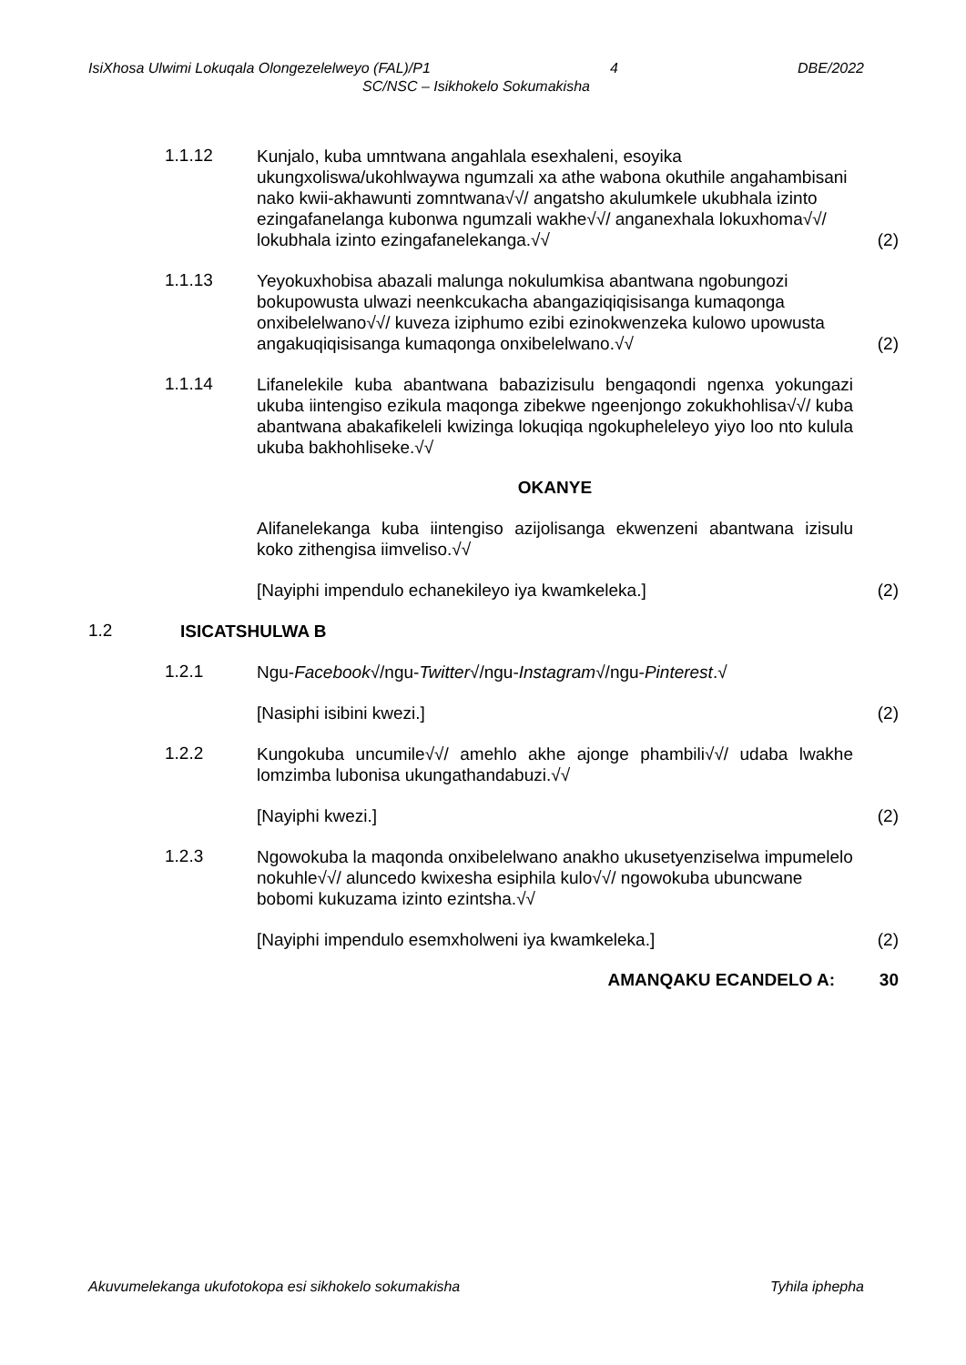IsiXhosa Ulwimi Lokuqala Olongezelelweyo (FAL)/P1 4 DBE/2022
SC/NSC – Isikhokelo Sokumakisha
1.1.12
Kunjalo, kuba umntwana angahlala esexhaleni, esoyika ukungxoliswa/ukohlwaywa ngumzali xa athe wabona okuthile angahambisani nako kwii-akhawunti zomntwana√√/ angatsho akulumkele ukubhala izinto ezingafanelanga kubonwa ngumzali wakhe√√/ anganexhala lokuxhoma√√/ lokubhala izinto ezingafanelekanga.√√
(2)
1.1.13
Yeyokuxhobisa abazali malunga nokulumkisa abantwana ngobungozi bokupowusta ulwazi neenkcukacha abangaziqiqisisanga kumaqonga onxibelelwano√√/ kuveza iziphumo ezibi ezinokwenzeka kulowo upowusta angakuqiqisisanga kumaqonga onxibelelwano.√√
(2)
1.1.14
Lifanelekile kuba abantwana babazizisulu bengaqondi ngenxa yokungazi ukuba iintengiso ezikula maqonga zibekwe ngeenjongo zokukhohlisa√√/ kuba abantwana abakafikeleli kwizinga lokuqiqa ngokupheleleyo yiyo loo nto kulula ukuba bakhohliseke.√√
OKANYE
Alifanelekanga kuba iintengiso azijolisanga ekwenzeni abantwana izisulu koko zithengisa iimveliso.√√
[Nayiphi impendulo echanekileyo iya kwamkeleka.]
(2)
1.2
ISICATSHULWA B
1.2.1
Ngu-Facebook√/ngu-Twitter√/ngu-Instagram√/ngu-Pinterest.√
[Nasiphi isibini kwezi.]
(2)
1.2.2
Kungokuba uncumile√√/ amehlo akhe ajonge phambili√√/ udaba lwakhe lomzimba lubonisa ukungathandabuzi.√√
[Nayiphi kwezi.]
(2)
1.2.3
Ngowokuba la maqonda onxibelelwano anakho ukusetyenziselwa impumelelo nokuhle√√/ aluncedo kwixesha esiphila kulo√√/ ngowokuba ubuncwane bobomi kukuzama izinto ezintsha.√√
[Nayiphi impendulo esemxholweni iya kwamkeleka.]
(2)
AMANQAKU ECANDELO A: 30
Akuvumelekanga ukufotokopa esi sikhokelo sokumakisha Tyhila iphepha